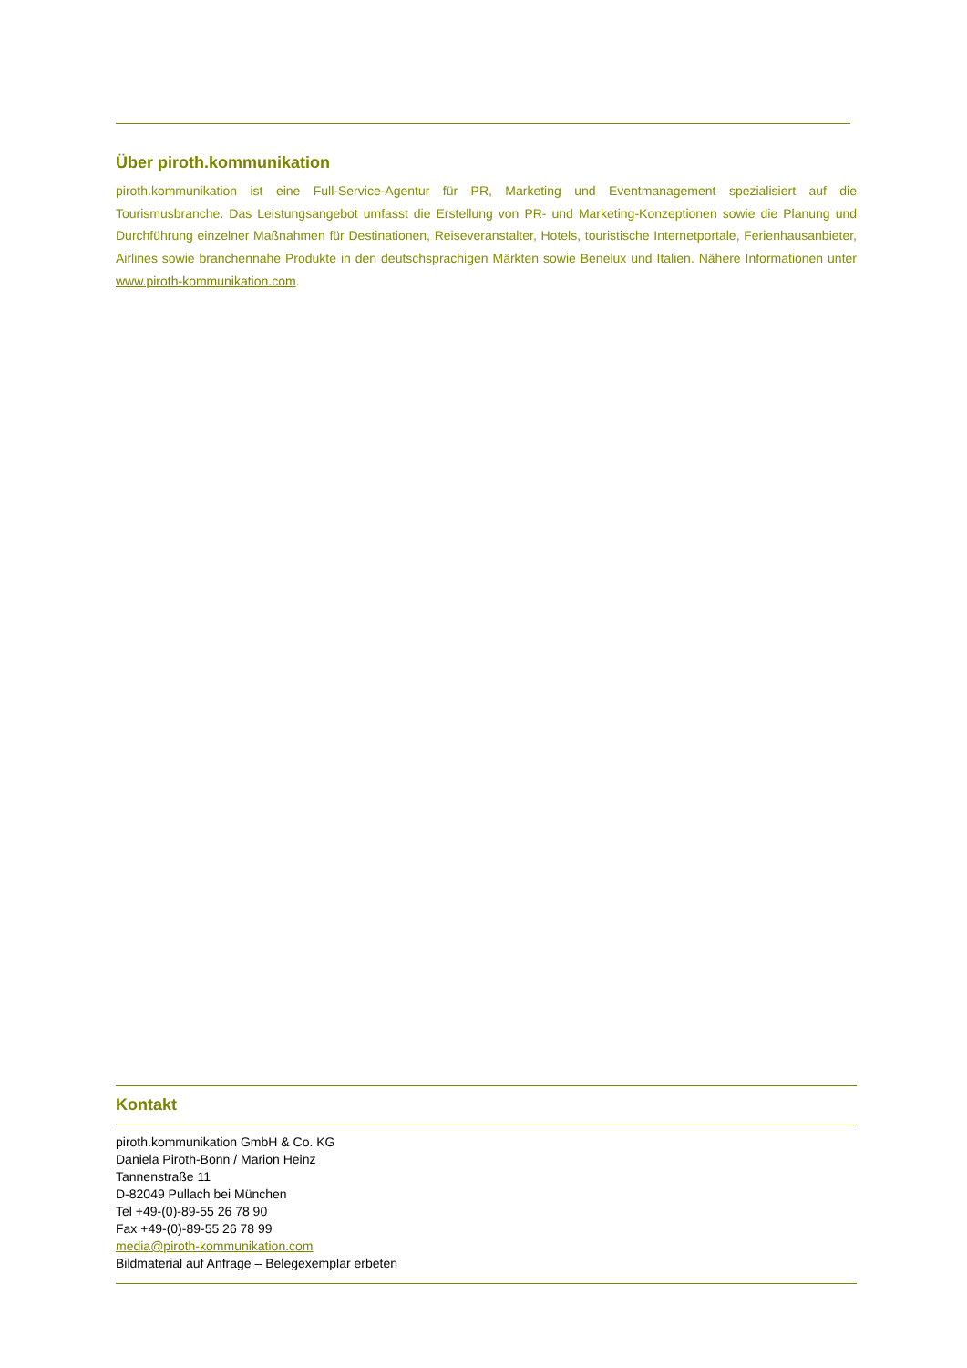Über piroth.kommunikation
piroth.kommunikation ist eine Full-Service-Agentur für PR, Marketing und Eventmanagement spezialisiert auf die Tourismusbranche. Das Leistungsangebot umfasst die Erstellung von PR- und Marketing-Konzeptionen sowie die Planung und Durchführung einzelner Maßnahmen für Destinationen, Reiseveranstalter, Hotels, touristische Internetportale, Ferienhausanbieter, Airlines sowie branchennahe Produkte in den deutschsprachigen Märkten sowie Benelux und Italien. Nähere Informationen unter www.piroth-kommunikation.com.
Kontakt
piroth.kommunikation GmbH & Co. KG
Daniela Piroth-Bonn / Marion Heinz
Tannenstraße 11
D-82049 Pullach bei München
Tel +49-(0)-89-55 26 78 90
Fax +49-(0)-89-55 26 78 99
media@piroth-kommunikation.com
Bildmaterial auf Anfrage – Belegexemplar erbeten